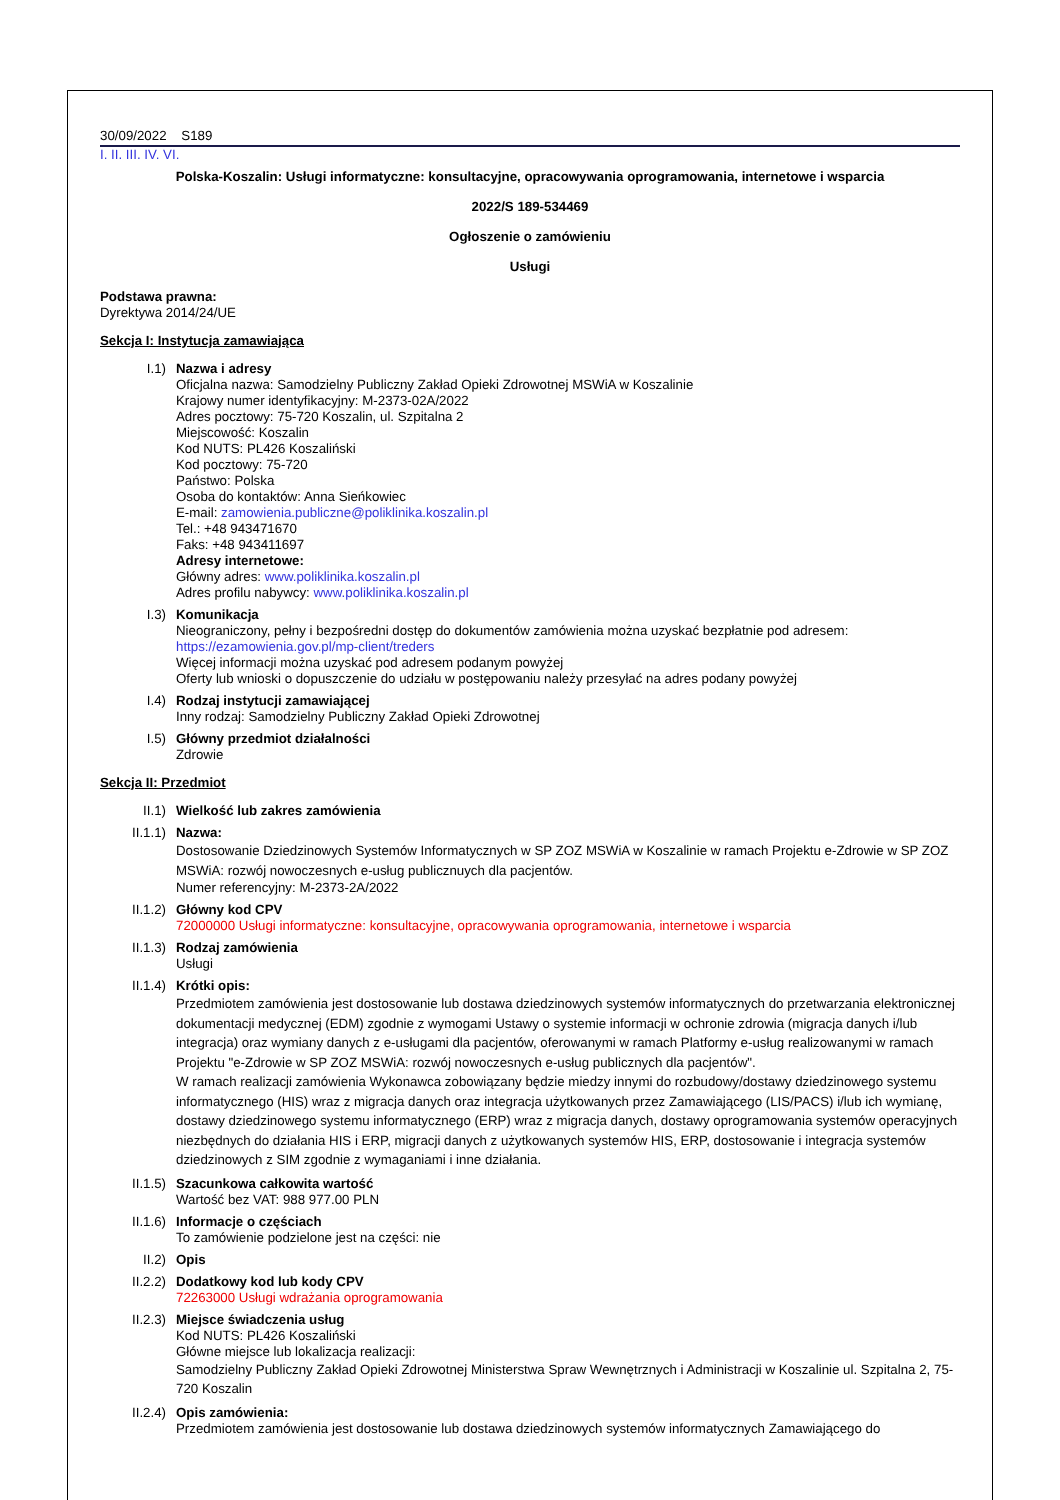30/09/2022 S189
I. II. III. IV. VI.
Polska-Koszalin: Usługi informatyczne: konsultacyjne, opracowywania oprogramowania, internetowe i wsparcia
2022/S 189-534469
Ogłoszenie o zamówieniu
Usługi
Podstawa prawna:
Dyrektywa 2014/24/UE
Sekcja I: Instytucja zamawiająca
I.1) Nazwa i adresy
Oficjalna nazwa: Samodzielny Publiczny Zakład Opieki Zdrowotnej MSWiA w Koszalinie
Krajowy numer identyfikacyjny: M-2373-02A/2022
Adres pocztowy: 75-720 Koszalin, ul. Szpitalna 2
Miejscowość: Koszalin
Kod NUTS: PL426 Koszaliński
Kod pocztowy: 75-720
Państwo: Polska
Osoba do kontaktów: Anna Sieńkowiec
E-mail: zamowienia.publiczne@poliklinika.koszalin.pl
Tel.: +48 943471670
Faks: +48 943411697
Adresy internetowe:
Główny adres: www.poliklinika.koszalin.pl
Adres profilu nabywcy: www.poliklinika.koszalin.pl
I.3) Komunikacja
Nieograniczony, pełny i bezpośredni dostęp do dokumentów zamówienia można uzyskać bezpłatnie pod adresem:
https://ezamowienia.gov.pl/mp-client/treders
Więcej informacji można uzyskać pod adresem podanym powyżej
Oferty lub wnioski o dopuszczenie do udziału w postępowaniu należy przesyłać na adres podany powyżej
I.4) Rodzaj instytucji zamawiającej
Inny rodzaj: Samodzielny Publiczny Zakład Opieki Zdrowotnej
I.5) Główny przedmiot działalności
Zdrowie
Sekcja II: Przedmiot
II.1) Wielkość lub zakres zamówienia
II.1.1) Nazwa:
Dostosowanie Dziedzinowych Systemów Informatycznych w SP ZOZ MSWiA w Koszalinie w ramach Projektu e-Zdrowie w SP ZOZ MSWiA: rozwój nowoczesnych e-usług publicznuych dla pacjentów.
Numer referencyjny: M-2373-2A/2022
II.1.2) Główny kod CPV
72000000 Usługi informatyczne: konsultacyjne, opracowywania oprogramowania, internetowe i wsparcia
II.1.3) Rodzaj zamówienia
Usługi
II.1.4) Krótki opis:
Przedmiotem zamówienia jest dostosowanie lub dostawa dziedzinowych systemów informatycznych do przetwarzania elektronicznej dokumentacji medycznej (EDM) zgodnie z wymogami Ustawy o systemie informacji w ochronie zdrowia (migracja danych i/lub integracja) oraz wymiany danych z e-usługami dla pacjentów, oferowanymi w ramach Platformy e-usług realizowanymi w ramach Projektu "e-Zdrowie w SP ZOZ MSWiA: rozwój nowoczesnych e-usług publicznych dla pacjentów".
W ramach realizacji zamówienia Wykonawca zobowiązany będzie miedzy innymi do rozbudowy/dostawy dziedzinowego systemu informatycznego (HIS) wraz z migracja danych oraz integracja użytkowanych przez Zamawiającego (LIS/PACS) i/lub ich wymianę, dostawy dziedzinowego systemu informatycznego (ERP) wraz z migracja danych, dostawy oprogramowania systemów operacyjnych niezbędnych do działania HIS i ERP, migracji danych z użytkowanych systemów HIS, ERP, dostosowanie i integracja systemów dziedzinowych z SIM zgodnie z wymaganiami i inne działania.
II.1.5) Szacunkowa całkowita wartość
Wartość bez VAT: 988 977.00 PLN
II.1.6) Informacje o częściach
To zamówienie podzielone jest na części: nie
II.2) Opis
II.2.2) Dodatkowy kod lub kody CPV
72263000 Usługi wdrażania oprogramowania
II.2.3) Miejsce świadczenia usług
Kod NUTS: PL426 Koszaliński
Główne miejsce lub lokalizacja realizacji:
Samodzielny Publiczny Zakład Opieki Zdrowotnej Ministerstwa Spraw Wewnętrznych i Administracji w Koszalinie ul. Szpitalna 2, 75-720 Koszalin
II.2.4) Opis zamówienia:
Przedmiotem zamówienia jest dostosowanie lub dostawa dziedzinowych systemów informatycznych Zamawiającego do